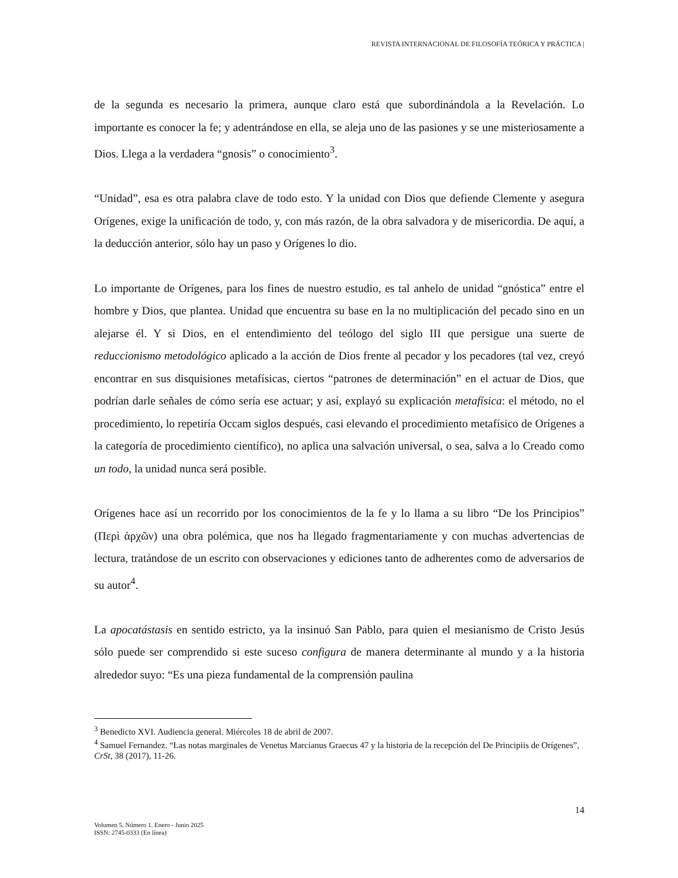REVISTA INTERNACIONAL DE FILOSOFÍA TEÓRICA Y PRÁCTICA |
de la segunda es necesario la primera, aunque claro está que subordinándola a la Revelación. Lo importante es conocer la fe; y adentrándose en ella, se aleja uno de las pasiones y se une misteriosamente a Dios. Llega a la verdadera “gnosis” o conocimiento<sup>3</sup>.
“Unidad”, esa es otra palabra clave de todo esto. Y la unidad con Dios que defiende Clemente y asegura Orígenes, exige la unificación de todo, y, con más razón, de la obra salvadora y de misericordia. De aquí, a la deducción anterior, sólo hay un paso y Orígenes lo dio.
Lo importante de Orígenes, para los fines de nuestro estudio, es tal anhelo de unidad “gnóstica” entre el hombre y Dios, que plantea. Unidad que encuentra su base en la no multiplicación del pecado sino en un alejarse él. Y si Dios, en el entendimiento del teólogo del siglo III que persigue una suerte de reduccionismo metodológico aplicado a la acción de Dios frente al pecador y los pecadores (tal vez, creyó encontrar en sus disquisiones metafísicas, ciertos “patrones de determinación” en el actuar de Dios, que podrían darle señales de cómo sería ese actuar; y así, explayó su explicación metafísica: el método, no el procedimiento, lo repetiría Occam siglos después, casi elevando el procedimiento metafísico de Orígenes a la categoría de procedimiento científico), no aplica una salvación universal, o sea, salva a lo Creado como un todo, la unidad nunca será posible.
Orígenes hace así un recorrido por los conocimientos de la fe y lo llama a su libro “De los Principios” (Περὶ ἀρχῶν) una obra polémica, que nos ha llegado fragmentariamente y con muchas advertencias de lectura, tratándose de un escrito con observaciones y ediciones tanto de adherentes como de adversarios de su autor<sup>4</sup>.
La apocatástasis en sentido estricto, ya la insinuó San Pablo, para quien el mesianismo de Cristo Jesús sólo puede ser comprendido si este suceso configura de manera determinante al mundo y a la historia alrededor suyo: “Es una pieza fundamental de la comprensión paulina
<sup>3</sup> Benedicto XVI. Audiencia general. Miércoles 18 de abril de 2007.
<sup>4</sup> Samuel Fernandez. “Las notas marginales de Venetus Marcianus Graecus 47 y la historia de la recepción del De Principiis de Orígenes”, CrSt, 38 (2017), 11-26.
14
Volumen 5. Número 1. Enero - Junio 2025
ISSN: 2745-0333 (En línea)